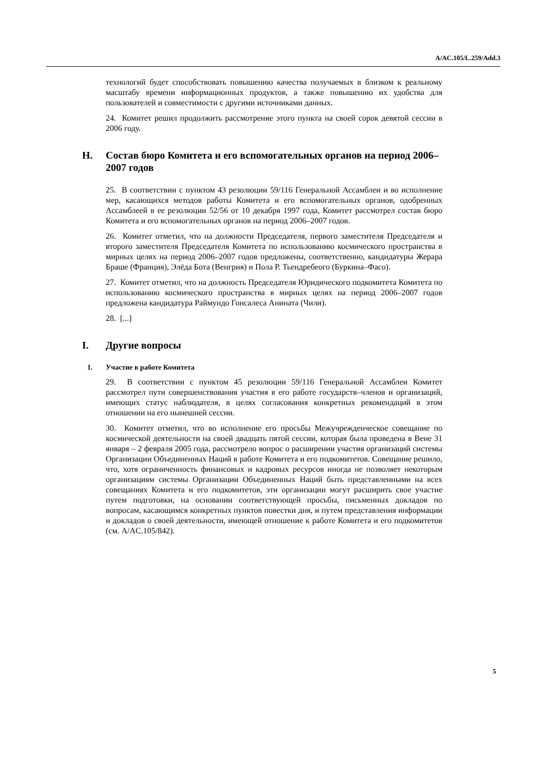A/AC.105/L.259/Add.3
технологий будет способствовать повышению качества получаемых в близком к реальному масштабу времени информационных продуктов, а также повышению их удобства для пользователей и совместимости с другими источниками данных.
24. Комитет решил продолжить рассмотрение этого пункта на своей сорок девятой сессии в 2006 году.
H. Состав бюро Комитета и его вспомогательных органов на период 2006–2007 годов
25. В соответствии с пунктом 43 резолюции 59/116 Генеральной Ассамблеи и во исполнение мер, касающихся методов работы Комитета и его вспомогательных органов, одобренных Ассамблеей в ее резолюции 52/56 от 10 декабря 1997 года, Комитет рассмотрел состав бюро Комитета и его вспомогательных органов на период 2006–2007 годов.
26. Комитет отметил, что на должности Председателя, первого заместителя Председателя и второго заместителя Председателя Комитета по использованию космического пространства в мирных целях на период 2006–2007 годов предложены, соответственно, кандидатуры Жерара Браше (Франция), Элёда Бота (Венгрия) и Пола Р. Тьендребеого (Буркина–Фасо).
27. Комитет отметил, что на должность Председателя Юридического подкомитета Комитета по использованию космического пространства в мирных целях на период 2006–2007 годов предложена кандидатура Раймундо Гонсалеса Анината (Чили).
28. [...]
I. Другие вопросы
1. Участие в работе Комитета
29. В соответствии с пунктом 45 резолюции 59/116 Генеральной Ассамблеи Комитет рассмотрел пути совершенствования участия в его работе государств–членов и организаций, имеющих статус наблюдателя, в целях согласования конкретных рекомендаций в этом отношении на его нынешней сессии.
30. Комитет отметил, что во исполнение его просьбы Межучрежденческое совещание по космической деятельности на своей двадцать пятой сессии, которая была проведена в Вене 31 января – 2 февраля 2005 года, рассмотрело вопрос о расширении участия организаций системы Организации Объединенных Наций в работе Комитета и его подкомитетов. Совещание решило, что, хотя ограниченность финансовых и кадровых ресурсов иногда не позволяет некоторым организациям системы Организации Объединенных Наций быть представленными на всех совещаниях Комитета и его подкомитетов, эти организации могут расширить свое участие путем подготовки, на основании соответствующей просьбы, письменных докладов по вопросам, касающимся конкретных пунктов повестки дня, и путем представления информации и докладов о своей деятельности, имеющей отношение к работе Комитета и его подкомитетов (см. A/AC.105/842).
5